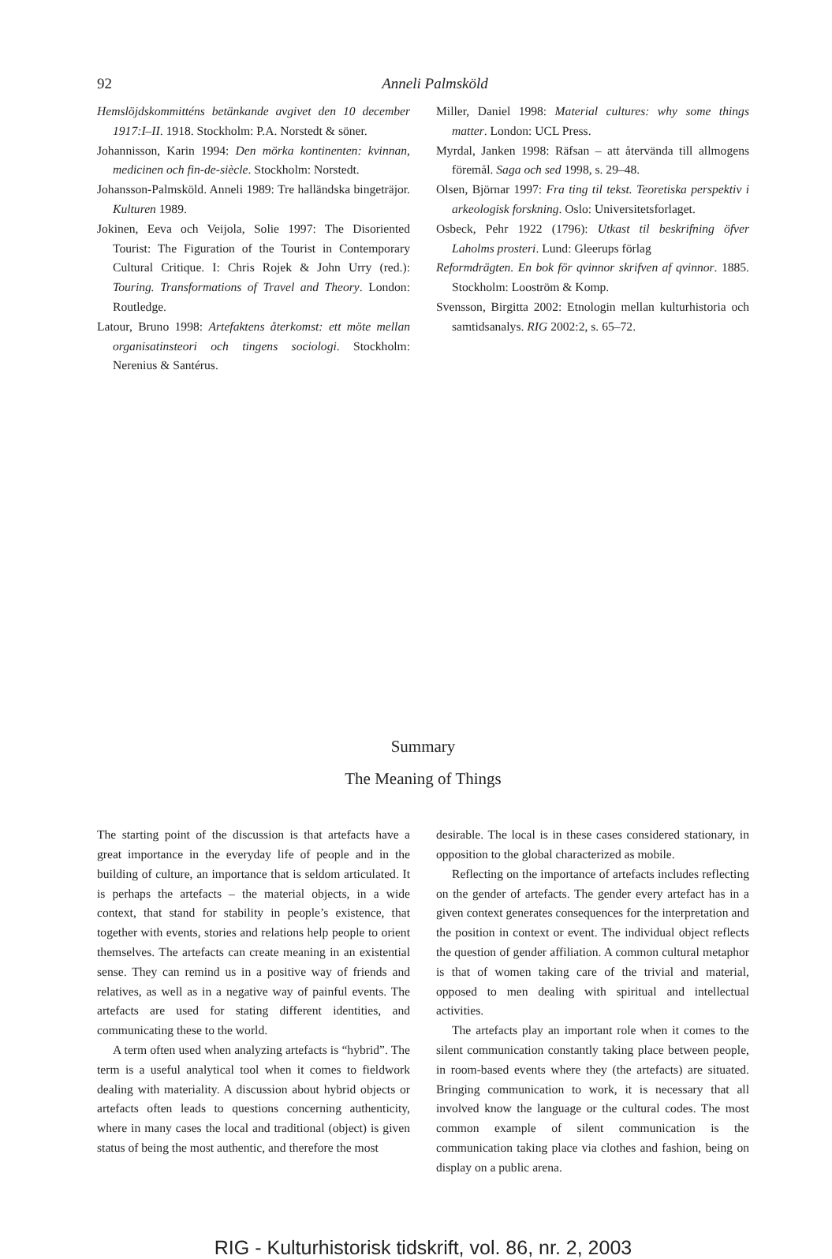92 Anneli Palmsköld
Hemslöjdskommitténs betänkande avgivet den 10 december 1917:I–II. 1918. Stockholm: P.A. Norstedt & söner.
Johannisson, Karin 1994: Den mörka kontinenten: kvinnan, medicinen och fin-de-siècle. Stockholm: Norstedt.
Johansson-Palmsköld. Anneli 1989: Tre halländska bingeträjor. Kulturen 1989.
Jokinen, Eeva och Veijola, Solie 1997: The Disoriented Tourist: The Figuration of the Tourist in Contemporary Cultural Critique. I: Chris Rojek & John Urry (red.): Touring. Transformations of Travel and Theory. London: Routledge.
Latour, Bruno 1998: Artefaktens återkomst: ett möte mellan organisatinsteori och tingens sociologi. Stockholm: Nerenius & Santérus.
Miller, Daniel 1998: Material cultures: why some things matter. London: UCL Press.
Myrdal, Janken 1998: Räfsan – att återvända till allmogens föremål. Saga och sed 1998, s. 29–48.
Olsen, Björnar 1997: Fra ting til tekst. Teoretiska perspektiv i arkeologisk forskning. Oslo: Universitetsforlaget.
Osbeck, Pehr 1922 (1796): Utkast til beskrifning öfver Laholms prosteri. Lund: Gleerups förlag
Reformdrägten. En bok för qvinnor skrifven af qvinnor. 1885. Stockholm: Looström & Komp.
Svensson, Birgitta 2002: Etnologin mellan kulturhistoria och samtidsanalys. RIG 2002:2, s. 65–72.
Summary
The Meaning of Things
The starting point of the discussion is that artefacts have a great importance in the everyday life of people and in the building of culture, an importance that is seldom articulated. It is perhaps the artefacts – the material objects, in a wide context, that stand for stability in people’s existence, that together with events, stories and relations help people to orient themselves. The artefacts can create meaning in an existential sense. They can remind us in a positive way of friends and relatives, as well as in a negative way of painful events. The artefacts are used for stating different identities, and communicating these to the world.
A term often used when analyzing artefacts is “hybrid”. The term is a useful analytical tool when it comes to fieldwork dealing with materiality. A discussion about hybrid objects or artefacts often leads to questions concerning authenticity, where in many cases the local and traditional (object) is given status of being the most authentic, and therefore the most
desirable. The local is in these cases considered stationary, in opposition to the global characterized as mobile.
Reflecting on the importance of artefacts includes reflecting on the gender of artefacts. The gender every artefact has in a given context generates consequences for the interpretation and the position in context or event. The individual object reflects the question of gender affiliation. A common cultural metaphor is that of women taking care of the trivial and material, opposed to men dealing with spiritual and intellectual activities.
The artefacts play an important role when it comes to the silent communication constantly taking place between people, in room-based events where they (the artefacts) are situated. Bringing communication to work, it is necessary that all involved know the language or the cultural codes. The most common example of silent communication is the communication taking place via clothes and fashion, being on display on a public arena.
RIG - Kulturhistorisk tidskrift, vol. 86, nr. 2, 2003